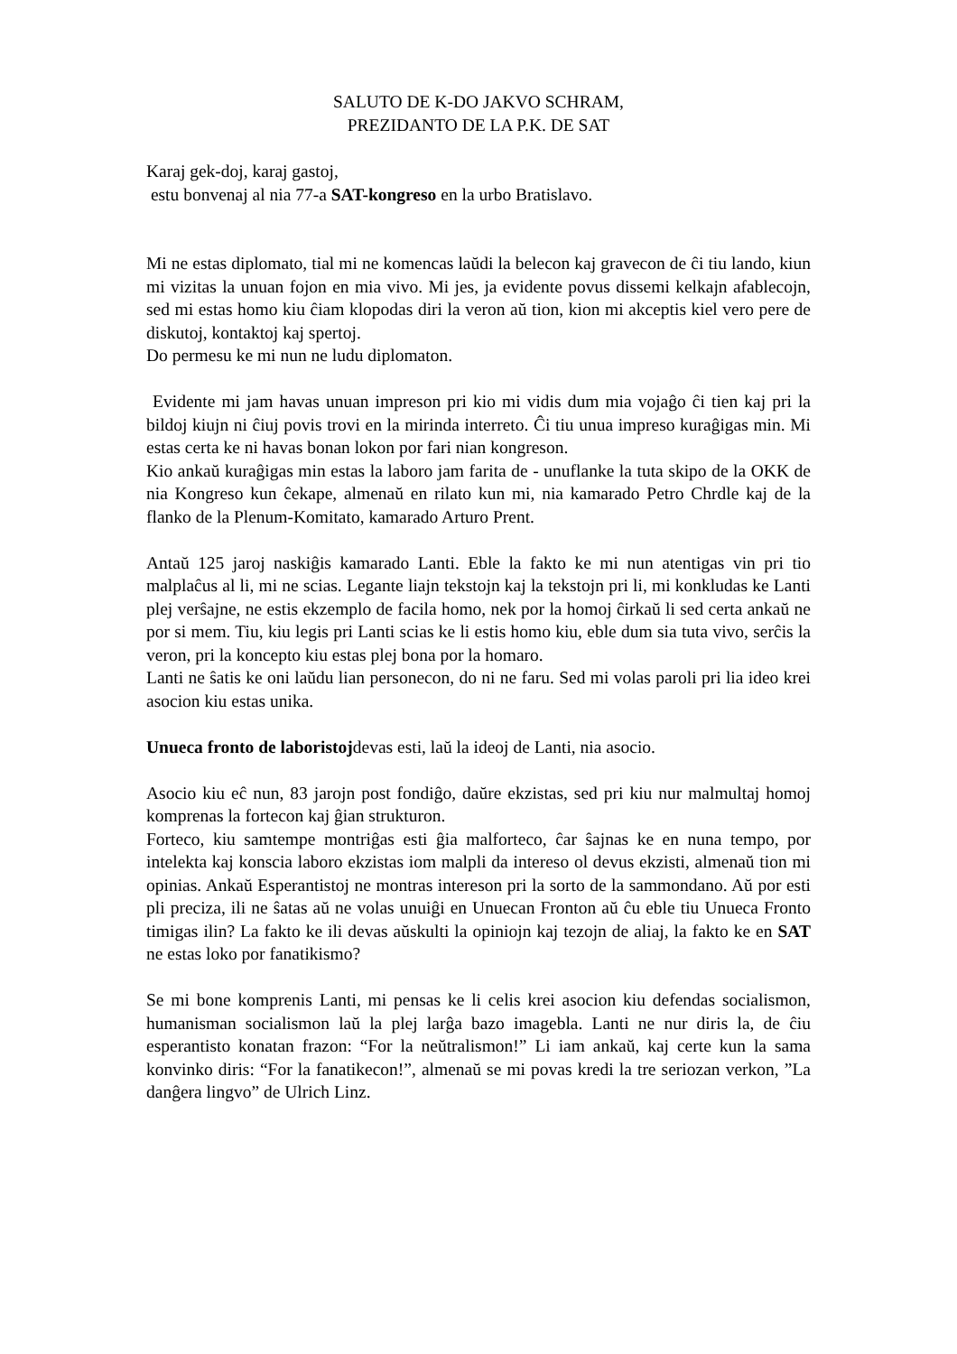SALUTO DE K-DO JAKVO SCHRAM,
PREZIDANTO DE LA P.K. DE SAT
Karaj gek-doj, karaj gastoj,
estu bonvenaj al nia 77-a SAT-kongreso en la urbo Bratislavo.
Mi ne estas diplomato, tial mi ne komencas laŭdi la belecon kaj gravecon de ĉi tiu lando, kiun mi vizitas la unuan fojon en mia vivo. Mi jes, ja evidente povus dissemi kelkajn afablecojn, sed mi estas homo kiu ĉiam klopodas diri la veron aŭ tion, kion mi akceptis kiel vero pere de diskutoj, kontaktoj kaj spertoj.
Do permesu ke mi nun ne ludu diplomaton.
Evidente mi jam havas unuan impreson pri kio mi vidis dum mia vojaĝo ĉi tien kaj pri la bildoj kiujn ni ĉiuj povis trovi en la mirinda interreto. Ĉi tiu unua impreso kuraĝigas min. Mi estas certa ke ni havas bonan lokon por fari nian kongreson.
Kio ankaŭ kuraĝigas min estas la laboro jam farita de - unuflanke la tuta skipo de la OKK de nia Kongreso kun ĉekape, almenaŭ en rilato kun mi, nia kamarado Petro Chrdle kaj de la flanko de la Plenum-Komitato, kamarado Arturo Prent.
Antaŭ 125 jaroj naskiĝis kamarado Lanti. Eble la fakto ke mi nun atentigas vin pri tio malplaĉus al li, mi ne scias. Legante liajn tekstojn kaj la tekstojn pri li, mi konkludas ke Lanti plej verŝajne, ne estis ekzemplo de facila homo, nek por la homoj ĉirkaŭ li sed certa ankaŭ ne por si mem. Tiu, kiu legis pri Lanti scias ke li estis homo kiu, eble dum sia tuta vivo, serĉis la veron, pri la koncepto kiu estas plej bona por la homaro.
Lanti ne ŝatis ke oni laŭdu lian personecon, do ni ne faru. Sed mi volas paroli pri lia ideo krei asocion kiu estas unika.
Unueca fronto de laboristojdevas esti, laŭ la ideoj de Lanti, nia asocio.
Asocio kiu eĉ nun, 83 jarojn post fondiĝo, daŭre ekzistas, sed pri kiu nur malmultaj homoj komprenas la fortecon kaj ĝian strukturon.
Forteco, kiu samtempe montriĝas esti ĝia malforteco, ĉar ŝajnas ke en nuna tempo, por intelekta kaj konscia laboro ekzistas iom malpli da intereso ol devus ekzisti, almenaŭ tion mi opinias. Ankaŭ Esperantistoj ne montras intereson pri la sorto de la sammondano. Aŭ por esti pli preciza, ili ne ŝatas aŭ ne volas unuiĝi en Unuecan Fronton aŭ ĉu eble tiu Unueca Fronto timigas ilin? La fakto ke ili devas aŭskulti la opiniojn kaj tezojn de aliaj, la fakto ke en SAT ne estas loko por fanatikismo?
Se mi bone komprenis Lanti, mi pensas ke li celis krei asocion kiu defendas socialismon, humanisman socialismon laŭ la plej larĝa bazo imagebla. Lanti ne nur diris la, de ĉiu esperantisto konatan frazon: “For la neŭtralismon!” Li iam ankaŭ, kaj certe kun la sama konvinko diris: “For la fanatikecon!”, almenaŭ se mi povas kredi la tre seriozan verkon, ”La danĝera lingvo” de Ulrich Linz.